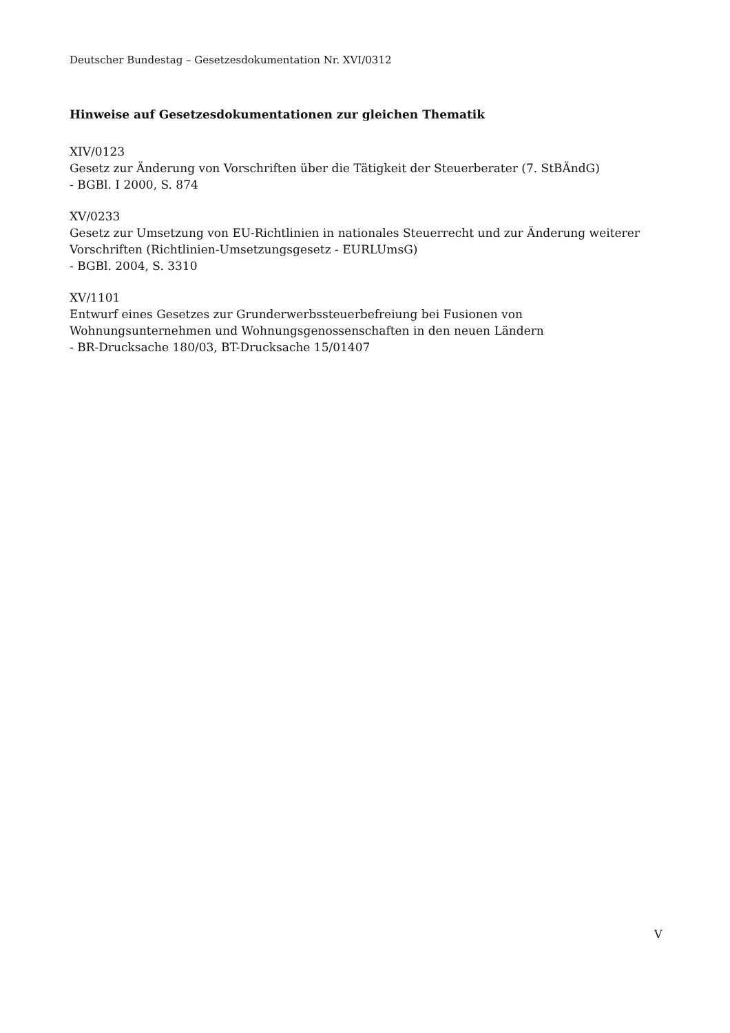Deutscher Bundestag – Gesetzesdokumentation Nr. XVI/0312
Hinweise auf Gesetzesdokumentationen zur gleichen Thematik
XIV/0123
Gesetz zur Änderung von Vorschriften über die Tätigkeit der Steuerberater (7. StBÄndG)
- BGBl. I 2000, S. 874
XV/0233
Gesetz zur Umsetzung von EU-Richtlinien in nationales Steuerrecht und zur Änderung weiterer Vorschriften (Richtlinien-Umsetzungsgesetz - EURLUmsG)
- BGBl. 2004, S. 3310
XV/1101
Entwurf eines Gesetzes zur Grunderwerbssteuerbefreiung bei Fusionen von Wohnungsunternehmen und Wohnungsgenossenschaften in den neuen Ländern
- BR-Drucksache 180/03, BT-Drucksache 15/01407
V